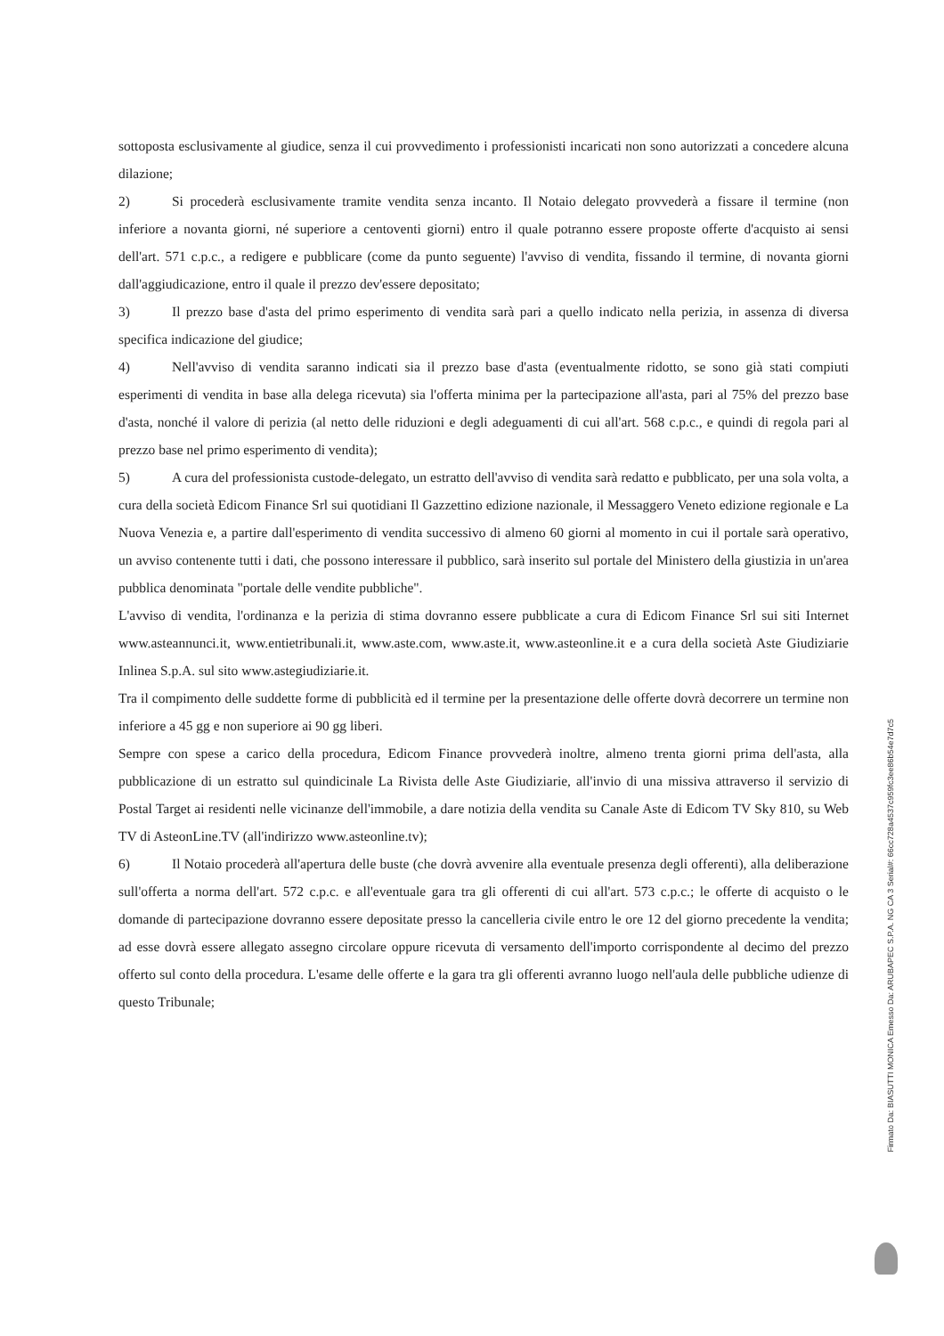sottoposta esclusivamente al giudice, senza il cui provvedimento i professionisti incaricati non sono autorizzati a concedere alcuna dilazione;
2) Si procederà esclusivamente tramite vendita senza incanto. Il Notaio delegato provvederà a fissare il termine (non inferiore a novanta giorni, né superiore a centoventi giorni) entro il quale potranno essere proposte offerte d'acquisto ai sensi dell'art. 571 c.p.c., a redigere e pubblicare (come da punto seguente) l'avviso di vendita, fissando il termine, di novanta giorni dall'aggiudicazione, entro il quale il prezzo dev'essere depositato;
3) Il prezzo base d'asta del primo esperimento di vendita sarà pari a quello indicato nella perizia, in assenza di diversa specifica indicazione del giudice;
4) Nell'avviso di vendita saranno indicati sia il prezzo base d'asta (eventualmente ridotto, se sono già stati compiuti esperimenti di vendita in base alla delega ricevuta) sia l'offerta minima per la partecipazione all'asta, pari al 75% del prezzo base d'asta, nonché il valore di perizia (al netto delle riduzioni e degli adeguamenti di cui all'art. 568 c.p.c., e quindi di regola pari al prezzo base nel primo esperimento di vendita);
5) A cura del professionista custode-delegato, un estratto dell'avviso di vendita sarà redatto e pubblicato, per una sola volta, a cura della società Edicom Finance Srl sui quotidiani Il Gazzettino edizione nazionale, il Messaggero Veneto edizione regionale e La Nuova Venezia e, a partire dall'esperimento di vendita successivo di almeno 60 giorni al momento in cui il portale sarà operativo, un avviso contenente tutti i dati, che possono interessare il pubblico, sarà inserito sul portale del Ministero della giustizia in un'area pubblica denominata "portale delle vendite pubbliche".
L'avviso di vendita, l'ordinanza e la perizia di stima dovranno essere pubblicate a cura di Edicom Finance Srl sui siti Internet www.asteannunci.it, www.entietribunali.it, www.aste.com, www.aste.it, www.asteonline.it e a cura della società Aste Giudiziarie Inlinea S.p.A. sul sito www.astegiudiziarie.it.
Tra il compimento delle suddette forme di pubblicità ed il termine per la presentazione delle offerte dovrà decorrere un termine non inferiore a 45 gg e non superiore ai 90 gg liberi.
Sempre con spese a carico della procedura, Edicom Finance provvederà inoltre, almeno trenta giorni prima dell'asta, alla pubblicazione di un estratto sul quindicinale La Rivista delle Aste Giudiziarie, all'invio di una missiva attraverso il servizio di Postal Target ai residenti nelle vicinanze dell'immobile, a dare notizia della vendita su Canale Aste di Edicom TV Sky 810, su Web TV di AsteonLine.TV (all'indirizzo www.asteonline.tv);
6) Il Notaio procederà all'apertura delle buste (che dovrà avvenire alla eventuale presenza degli offerenti), alla deliberazione sull'offerta a norma dell'art. 572 c.p.c. e all'eventuale gara tra gli offerenti di cui all'art. 573 c.p.c.; le offerte di acquisto o le domande di partecipazione dovranno essere depositate presso la cancelleria civile entro le ore 12 del giorno precedente la vendita; ad esse dovrà essere allegato assegno circolare oppure ricevuta di versamento dell'importo corrispondente al decimo del prezzo offerto sul conto della procedura. L'esame delle offerte e la gara tra gli offerenti avranno luogo nell'aula delle pubbliche udienze di questo Tribunale;
Firmato Da: BIASUTTI MONICA Emesso Da: ARUBAPEC S.P.A. NG CA 3 Serial#: 66cc728a4537c959fc3ee86b54e7d7c5